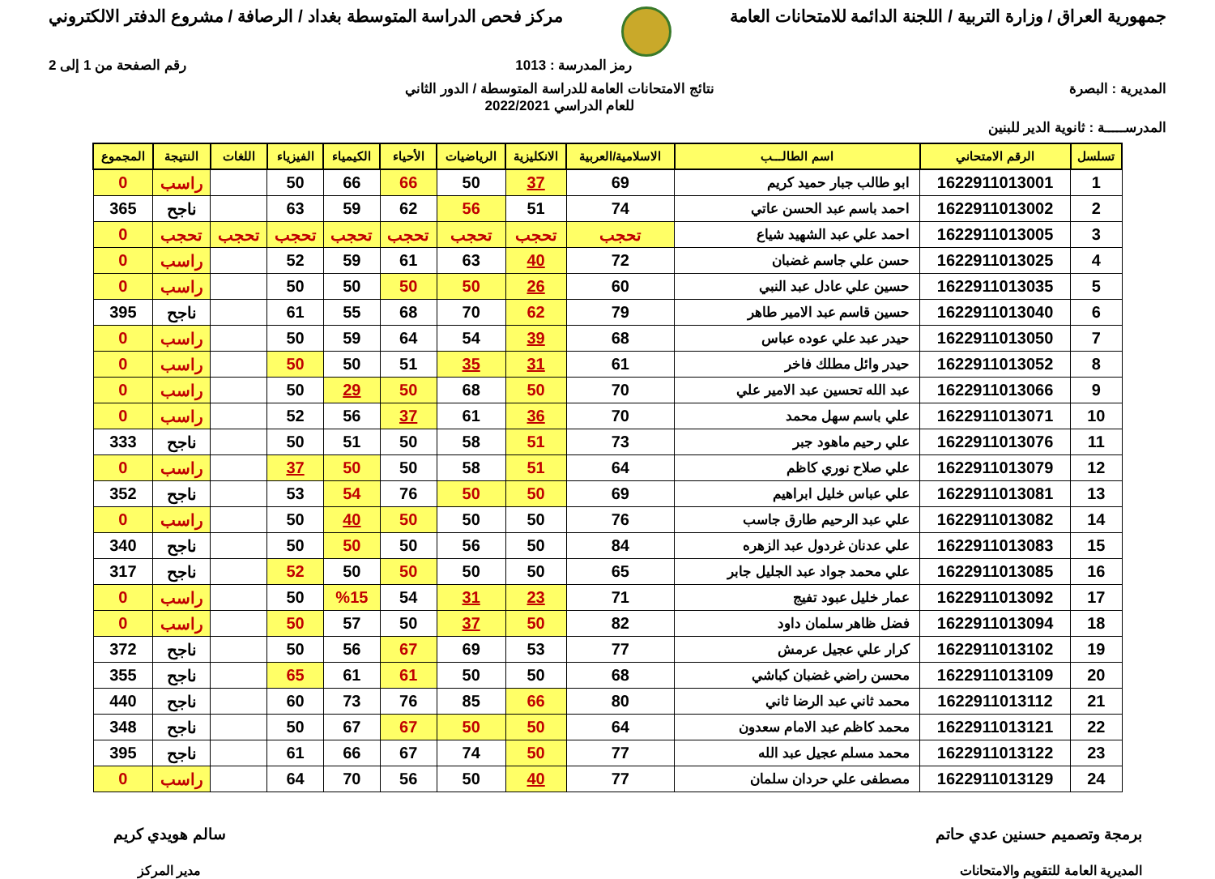جمهورية العراق / وزارة التربية / اللجنة الدائمة للامتحانات العامة
مركز فحص الدراسة المتوسطة بغداد / الرصافة / مشروع الدفتر الالكتروني
رمز المدرسة : 1013 رقم الصفحة من 1 إلى 2
المديرية : البصرة نتائج الامتحانات العامة للدراسة المتوسطة / الدور الثاني
للعام الدراسي 2022/2021
المدرســـــة : ثانوية الدير للبنين
| تسلسل | الرقم الامتحاني | اسم الطالـــب | الاسلامية/العربية | الانكليزية | الرياضيات | الأحياء | الكيمياء | الفيزياء | اللغات | النتيجة | المجموع |
| --- | --- | --- | --- | --- | --- | --- | --- | --- | --- | --- | --- |
| 1 | 1622911013001 | ابو طالب جبار حميد كريم | 69 | 37 | 50 | 66 | 66 | 50 | | راسب | 0 |
| 2 | 1622911013002 | احمد باسم عبد الحسن عاتي | 74 | 51 | 56 | 62 | 59 | 63 | | ناجح | 365 |
| 3 | 1622911013005 | احمد علي عبد الشهيد شياع | تحجب | تحجب | تحجب | تحجب | تحجب | تحجب | تحجب | تحجب | 0 |
| 4 | 1622911013025 | حسن علي جاسم غضبان | 72 | 40 | 63 | 61 | 59 | 52 | | راسب | 0 |
| 5 | 1622911013035 | حسين علي عادل عبد النبي | 60 | 26 | 50 | 50 | 50 | 50 | | راسب | 0 |
| 6 | 1622911013040 | حسين قاسم عبد الامير طاهر | 79 | 62 | 70 | 68 | 55 | 61 | | ناجح | 395 |
| 7 | 1622911013050 | حيدر عبد علي عوده عباس | 68 | 39 | 54 | 64 | 59 | 50 | | راسب | 0 |
| 8 | 1622911013052 | حيدر وائل مطلك فاخر | 61 | 31 | 35 | 51 | 50 | 50 | | راسب | 0 |
| 9 | 1622911013066 | عبد الله تحسين عبد الامير علي | 70 | 50 | 68 | 50 | 29 | 50 | | راسب | 0 |
| 10 | 1622911013071 | علي باسم سهل محمد | 70 | 36 | 61 | 37 | 56 | 52 | | راسب | 0 |
| 11 | 1622911013076 | علي رحيم ماهود جبر | 73 | 51 | 58 | 50 | 51 | 50 | | ناجح | 333 |
| 12 | 1622911013079 | علي صلاح نوري كاظم | 64 | 51 | 58 | 50 | 50 | 37 | | راسب | 0 |
| 13 | 1622911013081 | علي عباس خليل ابراهيم | 69 | 50 | 50 | 76 | 54 | 53 | | ناجح | 352 |
| 14 | 1622911013082 | علي عبد الرحيم طارق جاسب | 76 | 50 | 50 | 50 | 40 | 50 | | راسب | 0 |
| 15 | 1622911013083 | علي عدنان غردول عبد الزهره | 84 | 50 | 56 | 50 | 50 | 50 | | ناجح | 340 |
| 16 | 1622911013085 | علي محمد جواد عبد الجليل جابر | 65 | 50 | 50 | 50 | 50 | 52 | | ناجح | 317 |
| 17 | 1622911013092 | عمار خليل عبود تفيج | 71 | 23 | 31 | 54 | %15 | 50 | | راسب | 0 |
| 18 | 1622911013094 | فضل ظاهر سلمان داود | 82 | 50 | 37 | 50 | 57 | 50 | | راسب | 0 |
| 19 | 1622911013102 | كرار علي عجيل عرمش | 77 | 53 | 69 | 67 | 56 | 50 | | ناجح | 372 |
| 20 | 1622911013109 | محسن راضي غضبان كباشي | 68 | 50 | 50 | 61 | 61 | 65 | | ناجح | 355 |
| 21 | 1622911013112 | محمد ثاني عبد الرضا ثاني | 80 | 66 | 85 | 76 | 73 | 60 | | ناجح | 440 |
| 22 | 1622911013121 | محمد كاظم عبد الامام سعدون | 64 | 50 | 50 | 67 | 67 | 50 | | ناجح | 348 |
| 23 | 1622911013122 | محمد مسلم عجيل عبد الله | 77 | 50 | 74 | 67 | 66 | 61 | | ناجح | 395 |
| 24 | 1622911013129 | مصطفى علي حردان سلمان | 77 | 40 | 50 | 56 | 70 | 64 | | راسب | 0 |
برمجة وتصميم حسنين عدي حاتم
المديرية العامة للتقويم والامتحانات
سالم هويدي كريم
مدير المركز